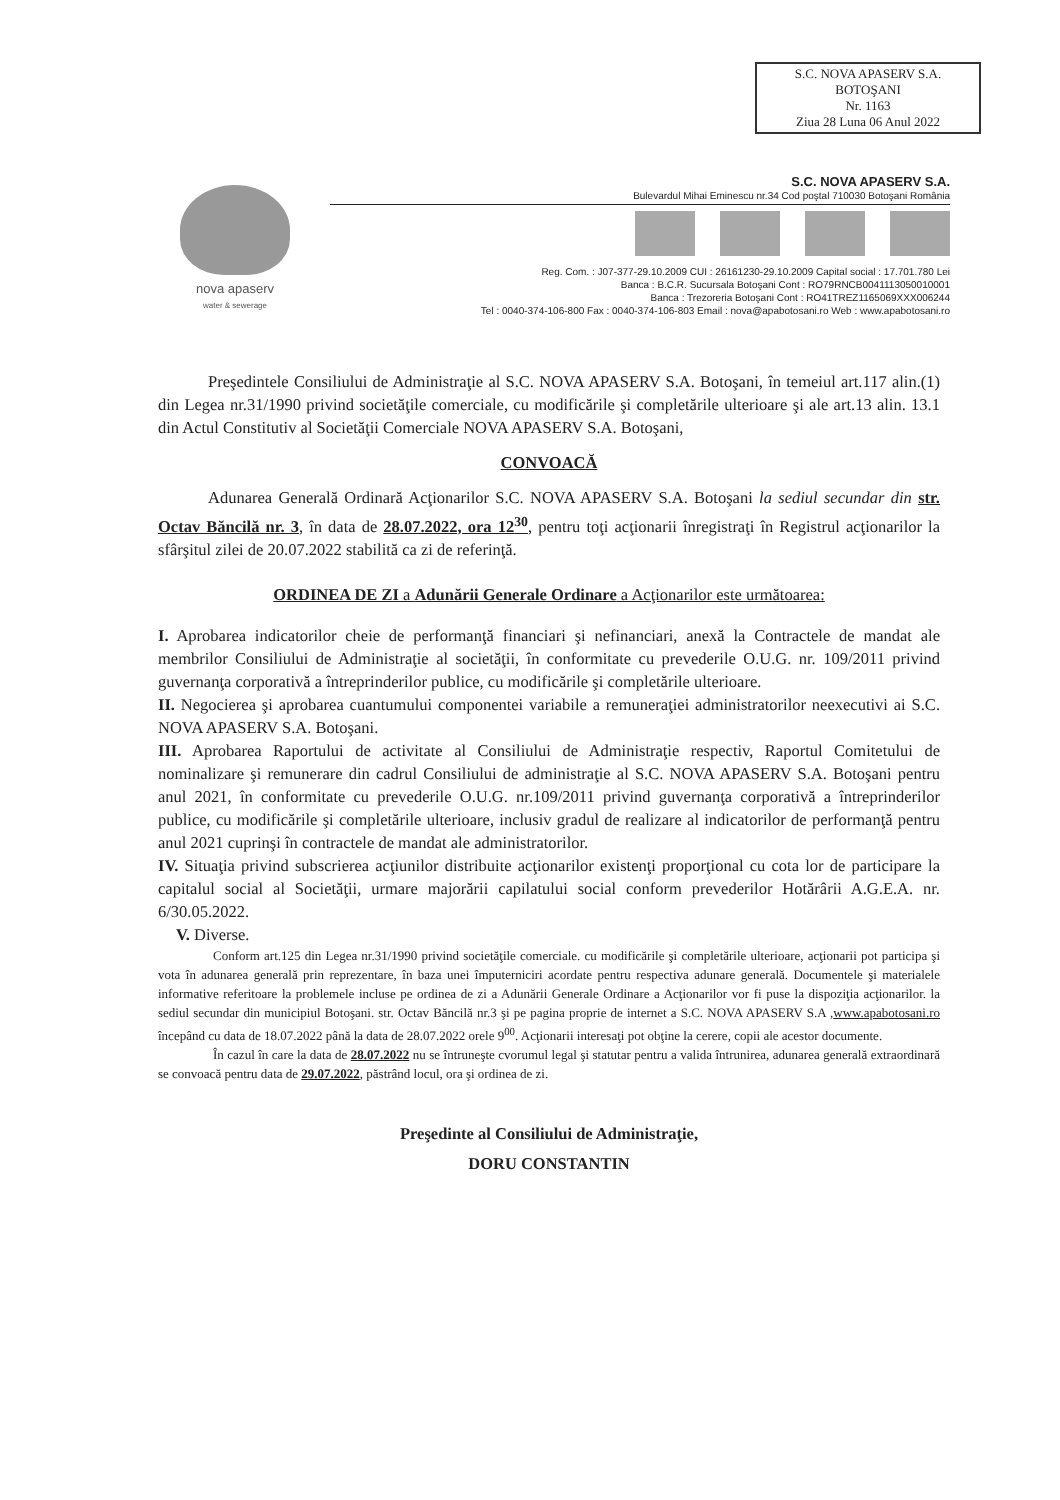S.C. NOVA APASERV S.A.
BOTOŞANI
Nr. 1163
Ziua 28 Luna 06 Anul 2022
nova apaserv
water & sewerage
S.C. NOVA APASERV S.A.
Bulevardul Mihai Eminescu nr.34 Cod poştal 710030 Botoşani România
Reg. Com. : J07-377-29.10.2009 CUI : 26161230-29.10.2009 Capital social : 17.701.780 Lei
Banca : B.C.R. Sucursala Botoşani Cont : RO79RNCB0041113050010001
Banca : Trezoreria Botoşani Cont : RO41TREZ1165069XXX006244
Tel : 0040-374-106-800 Fax : 0040-374-106-803 Email : nova@apabotosani.ro Web : www.apabotosani.ro
Preşedintele Consiliului de Administraţie al S.C. NOVA APASERV S.A. Botoşani, în temeiul art.117 alin.(1) din Legea nr.31/1990 privind societăţile comerciale, cu modificările şi completările ulterioare şi ale art.13 alin. 13.1 din Actul Constitutiv al Societăţii Comerciale NOVA APASERV S.A. Botoşani,
CONVOACĂ
Adunarea Generală Ordinară Acţionarilor S.C. NOVA APASERV S.A. Botoşani la sediul secundar din str. Octav Băncilă nr. 3, în data de 28.07.2022, ora 12<sup>30</sup>, pentru toţi acţionarii înregistraţi în Registrul acţionarilor la sfârşitul zilei de 20.07.2022 stabilită ca zi de referinţă.
ORDINEA DE ZI a Adunării Generale Ordinare a Acţionarilor este următoarea:
I. Aprobarea indicatorilor cheie de performanţă financiari şi nefinanciari, anexă la Contractele de mandat ale membrilor Consiliului de Administraţie al societăţii, în conformitate cu prevederile O.U.G. nr. 109/2011 privind guvernanţa corporativă a întreprinderilor publice, cu modificările şi completările ulterioare.
II. Negocierea şi aprobarea cuantumului componentei variabile a remuneraţiei administratorilor neexecutivi ai S.C. NOVA APASERV S.A. Botoşani.
III. Aprobarea Raportului de activitate al Consiliului de Administraţie respectiv, Raportul Comitetului de nominalizare şi remunerare din cadrul Consiliului de administraţie al S.C. NOVA APASERV S.A. Botoşani pentru anul 2021, în conformitate cu prevederile O.U.G. nr.109/2011 privind guvernanţa corporativă a întreprinderilor publice, cu modificările şi completările ulterioare, inclusiv gradul de realizare al indicatorilor de performanţă pentru anul 2021 cuprinşi în contractele de mandat ale administratorilor.
IV. Situaţia privind subscrierea acţiunilor distribuite acţionarilor existenţi proporţional cu cota lor de participare la capitalul social al Societăţii, urmare majorării capilatului social conform prevederilor Hotărârii A.G.E.A. nr. 6/30.05.2022.
V. Diverse.
Conform art.125 din Legea nr.31/1990 privind societăţile comerciale. cu modificările şi completările ulterioare, acţionarii pot participa şi vota în adunarea generală prin reprezentare, în baza unei împuterniciri acordate pentru respectiva adunare generală. Documentele şi materialele informative referitoare la problemele incluse pe ordinea de zi a Adunării Generale Ordinare a Acţionarilor vor fi puse la dispoziţia acţionarilor. la sediul secundar din municipiul Botoşani. str. Octav Băncilă nr.3 şi pe pagina proprie de internet a S.C. NOVA APASERV S.A ,www.apabotosani.ro începând cu data de 18.07.2022 până la data de 28.07.2022 orele 9<sup>00</sup>. Acţionarii interesaţi pot obţine la cerere, copii ale acestor documente.
În cazul în care la data de 28.07.2022 nu se întruneşte cvorumul legal şi statutar pentru a valida întrunirea, adunarea generală extraordinară se convoacă pentru data de 29.07.2022, păstrând locul, ora şi ordinea de zi.
Preşedinte al Consiliului de Administraţie,
DORU CONSTANTIN